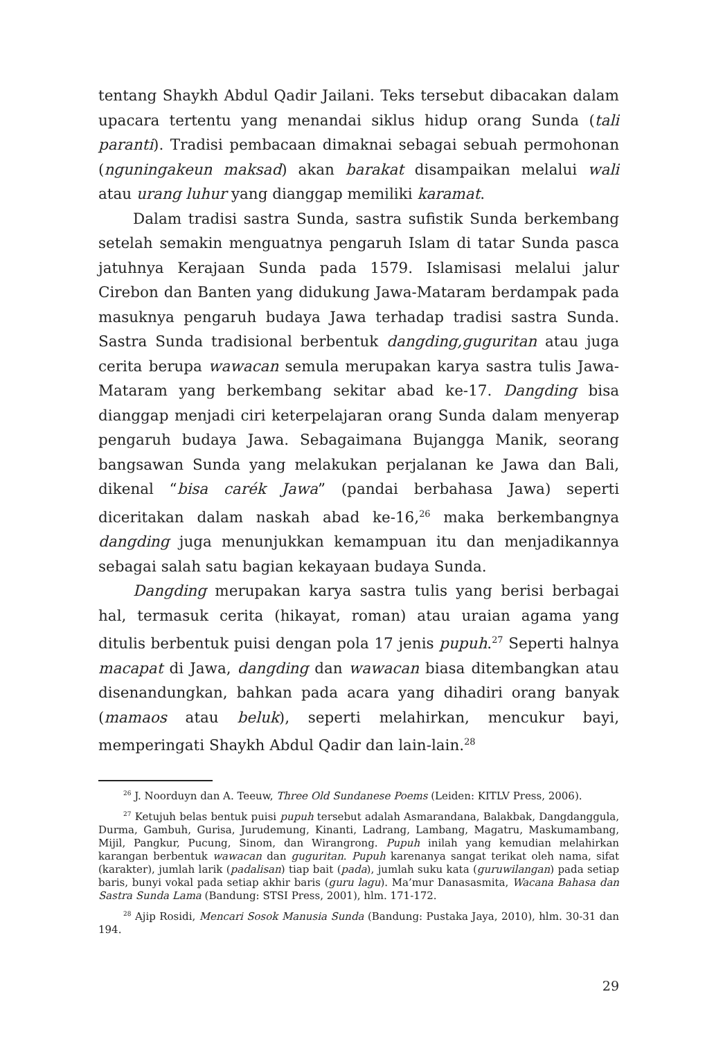tentang Shaykh Abdul Qadir Jailani. Teks tersebut dibacakan dalam upacara tertentu yang menandai siklus hidup orang Sunda (tali paranti). Tradisi pembacaan dimaknai sebagai sebuah permohonan (nguningakeun maksad) akan barakat disampaikan melalui wali atau urang luhur yang dianggap memiliki karamat.
Dalam tradisi sastra Sunda, sastra sufistik Sunda berkembang setelah semakin menguatnya pengaruh Islam di tatar Sunda pasca jatuhnya Kerajaan Sunda pada 1579. Islamisasi melalui jalur Cirebon dan Banten yang didukung Jawa-Mataram berdampak pada masuknya pengaruh budaya Jawa terhadap tradisi sastra Sunda. Sastra Sunda tradisional berbentuk dangding,guguritan atau juga cerita berupa wawacan semula merupakan karya sastra tulis Jawa-Mataram yang berkembang sekitar abad ke-17. Dangding bisa dianggap menjadi ciri keterpelajaran orang Sunda dalam menyerap pengaruh budaya Jawa. Sebagaimana Bujangga Manik, seorang bangsawan Sunda yang melakukan perjalanan ke Jawa dan Bali, dikenal “bisa carék Jawa” (pandai berbahasa Jawa) seperti diceritakan dalam naskah abad ke-16,<sup>26</sup> maka berkembangnya dangding juga menunjukkan kemampuan itu dan menjadikannya sebagai salah satu bagian kekayaan budaya Sunda.
Dangding merupakan karya sastra tulis yang berisi berbagai hal, termasuk cerita (hikayat, roman) atau uraian agama yang ditulis berbentuk puisi dengan pola 17 jenis pupuh.<sup>27</sup> Seperti halnya macapat di Jawa, dangding dan wawacan biasa ditembangkan atau disenandungkan, bahkan pada acara yang dihadiri orang banyak (mamaos atau beluk), seperti melahirkan, mencukur bayi, memperingati Shaykh Abdul Qadir dan lain-lain.<sup>28</sup>
<sup>26</sup> J. Noorduyn dan A. Teeuw, Three Old Sundanese Poems (Leiden: KITLV Press, 2006).
<sup>27</sup> Ketujuh belas bentuk puisi pupuh tersebut adalah Asmarandana, Balakbak, Dangdanggula, Durma, Gambuh, Gurisa, Jurudemung, Kinanti, Ladrang, Lambang, Magatru, Maskumambang, Mijil, Pangkur, Pucung, Sinom, dan Wirangrong. Pupuh inilah yang kemudian melahirkan karangan berbentuk wawacan dan guguritan. Pupuh karenanya sangat terikat oleh nama, sifat (karakter), jumlah larik (padalisan) tiap bait (pada), jumlah suku kata (guruwilangan) pada setiap baris, bunyi vokal pada setiap akhir baris (guru lagu). Ma’mur Danasasmita, Wacana Bahasa dan Sastra Sunda Lama (Bandung: STSI Press, 2001), hlm. 171-172.
<sup>28</sup> Ajip Rosidi, Mencari Sosok Manusia Sunda (Bandung: Pustaka Jaya, 2010), hlm. 30-31 dan 194.
29